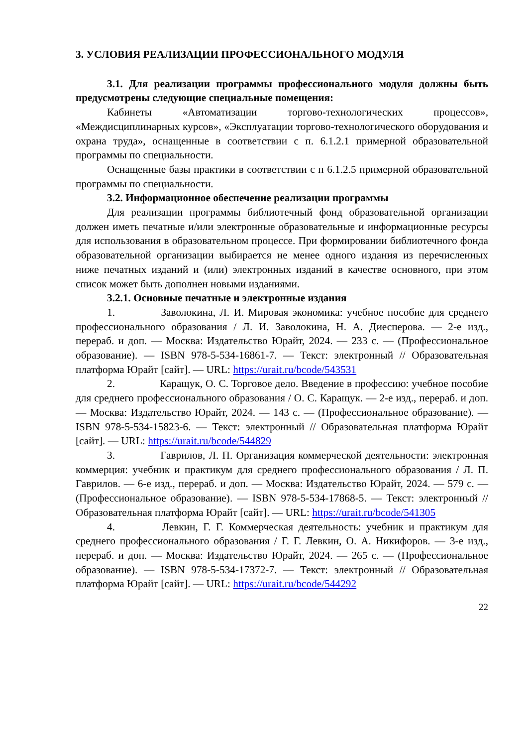3. УСЛОВИЯ РЕАЛИЗАЦИИ ПРОФЕССИОНАЛЬНОГО МОДУЛЯ
3.1. Для реализации программы профессионального модуля должны быть предусмотрены следующие специальные помещения:
Кабинеты «Автоматизации торгово-технологических процессов», «Междисциплинарных курсов», «Эксплуатации торгово-технологического оборудования и охрана труда», оснащенные в соответствии с п. 6.1.2.1 примерной образовательной программы по специальности.
Оснащенные базы практики в соответствии с п 6.1.2.5 примерной образовательной программы по специальности.
3.2. Информационное обеспечение реализации программы
Для реализации программы библиотечный фонд образовательной организации должен иметь печатные и/или электронные образовательные и информационные ресурсы для использования в образовательном процессе. При формировании библиотечного фонда образовательной организации выбирается не менее одного издания из перечисленных ниже печатных изданий и (или) электронных изданий в качестве основного, при этом список может быть дополнен новыми изданиями.
3.2.1. Основные печатные и электронные издания
1. Заволокина, Л. И. Мировая экономика: учебное пособие для среднего профессионального образования / Л. И. Заволокина, Н. А. Диесперова. — 2-е изд., перераб. и доп. — Москва: Издательство Юрайт, 2024. — 233 с. — (Профессиональное образование). — ISBN 978-5-534-16861-7. — Текст: электронный // Образовательная платформа Юрайт [сайт]. — URL: https://urait.ru/bcode/543531
2. Каращук, О. С. Торговое дело. Введение в профессию: учебное пособие для среднего профессионального образования / О. С. Каращук. — 2-е изд., перераб. и доп. — Москва: Издательство Юрайт, 2024. — 143 с. — (Профессиональное образование). — ISBN 978-5-534-15823-6. — Текст: электронный // Образовательная платформа Юрайт [сайт]. — URL: https://urait.ru/bcode/544829
3. Гаврилов, Л. П. Организация коммерческой деятельности: электронная коммерция: учебник и практикум для среднего профессионального образования / Л. П. Гаврилов. — 6-е изд., перераб. и доп. — Москва: Издательство Юрайт, 2024. — 579 с. — (Профессиональное образование). — ISBN 978-5-534-17868-5. — Текст: электронный // Образовательная платформа Юрайт [сайт]. — URL: https://urait.ru/bcode/541305
4. Левкин, Г. Г. Коммерческая деятельность: учебник и практикум для среднего профессионального образования / Г. Г. Левкин, О. А. Никифоров. — 3-е изд., перераб. и доп. — Москва: Издательство Юрайт, 2024. — 265 с. — (Профессиональное образование). — ISBN 978-5-534-17372-7. — Текст: электронный // Образовательная платформа Юрайт [сайт]. — URL: https://urait.ru/bcode/544292
22